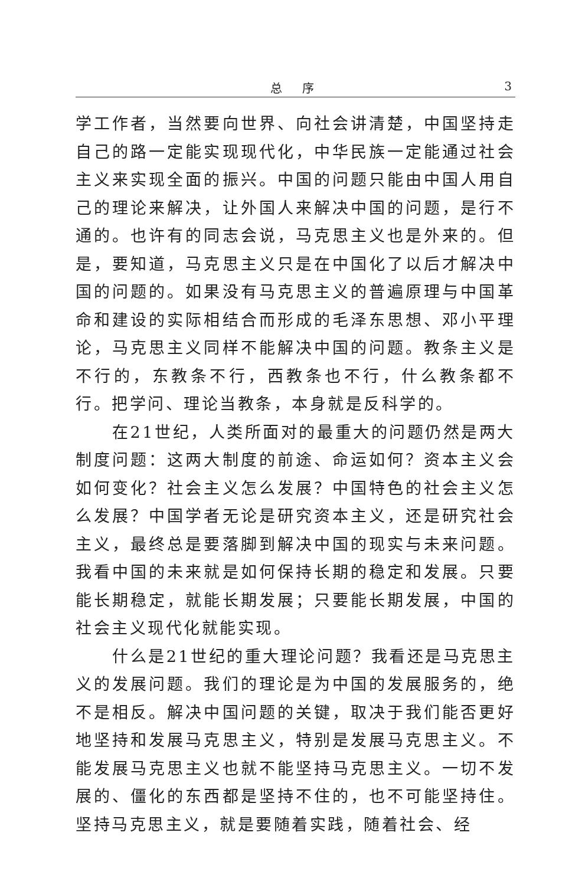总序 3
学工作者，当然要向世界、向社会讲清楚，中国坚持走自己的路一定能实现现代化，中华民族一定能通过社会主义来实现全面的振兴。中国的问题只能由中国人用自己的理论来解决，让外国人来解决中国的问题，是行不通的。也许有的同志会说，马克思主义也是外来的。但是，要知道，马克思主义只是在中国化了以后才解决中国的问题的。如果没有马克思主义的普遍原理与中国革命和建设的实际相结合而形成的毛泽东思想、邓小平理论，马克思主义同样不能解决中国的问题。教条主义是不行的，东教条不行，西教条也不行，什么教条都不行。把学问、理论当教条，本身就是反科学的。
在21世纪，人类所面对的最重大的问题仍然是两大制度问题：这两大制度的前途、命运如何？资本主义会如何变化？社会主义怎么发展？中国特色的社会主义怎么发展？中国学者无论是研究资本主义，还是研究社会主义，最终总是要落脚到解决中国的现实与未来问题。我看中国的未来就是如何保持长期的稳定和发展。只要能长期稳定，就能长期发展；只要能长期发展，中国的社会主义现代化就能实现。
什么是21世纪的重大理论问题？我看还是马克思主义的发展问题。我们的理论是为中国的发展服务的，绝不是相反。解决中国问题的关键，取决于我们能否更好地坚持和发展马克思主义，特别是发展马克思主义。不能发展马克思主义也就不能坚持马克思主义。一切不发展的、僵化的东西都是坚持不住的，也不可能坚持住。坚持马克思主义，就是要随着实践，随着社会、经